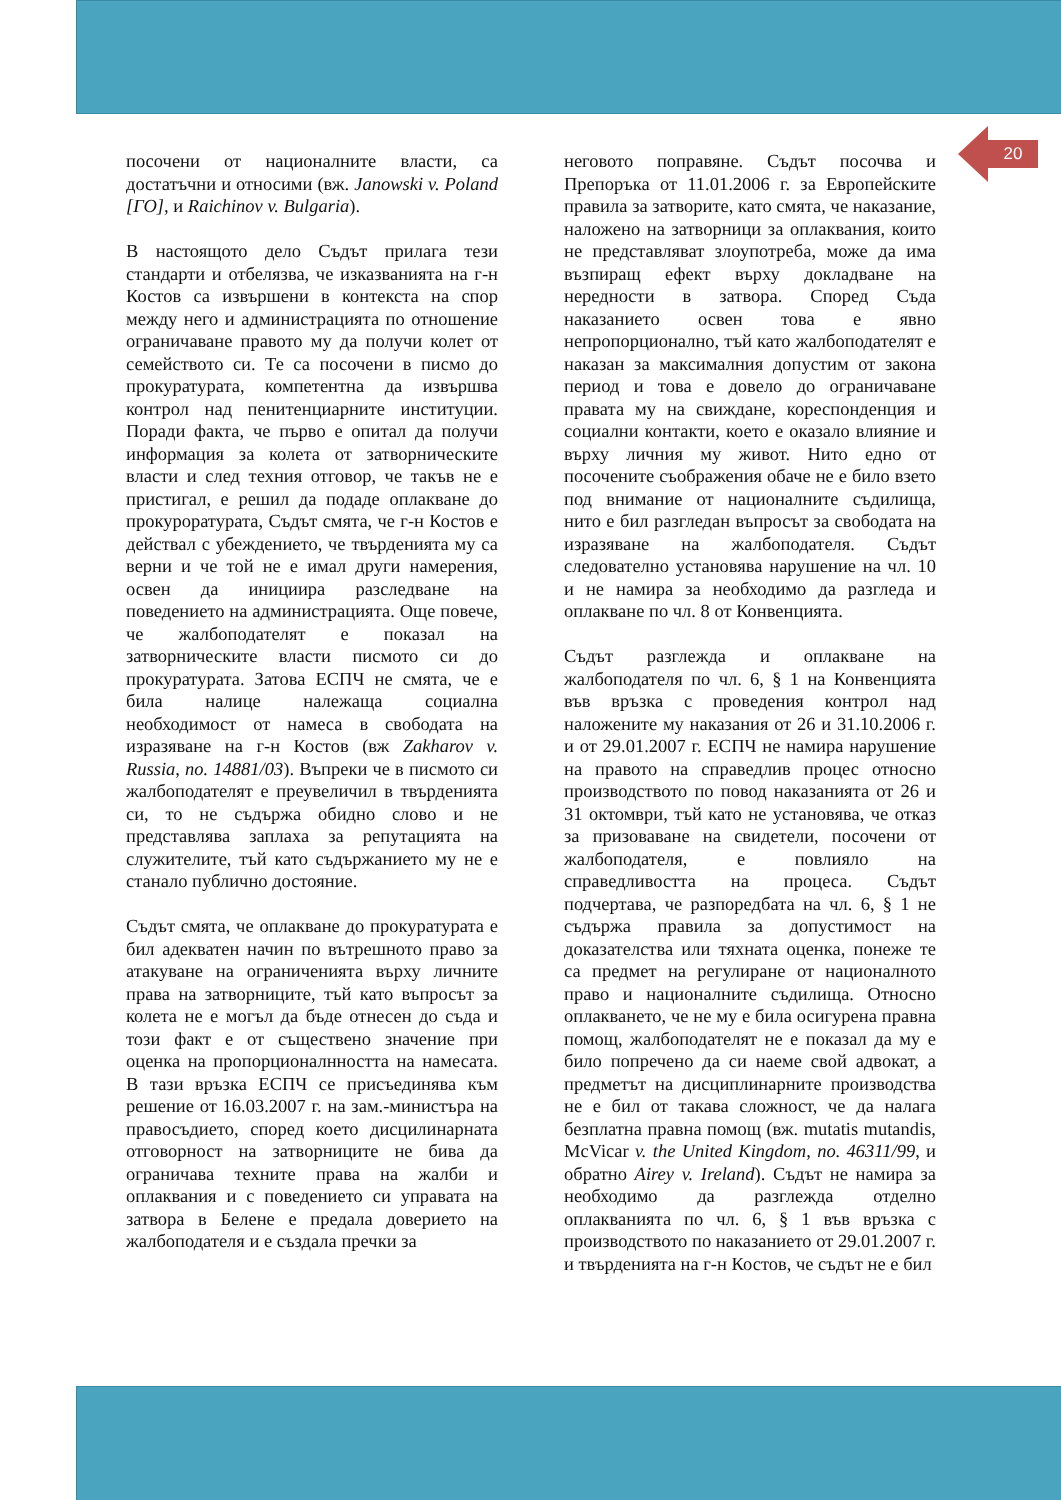20
посочени от националните власти, са достатъчни и относими (вж. Janowski v. Poland [ГО], и Raichinov v. Bulgaria).
В настоящото дело Съдът прилага тези стандарти и отбелязва, че изказванията на г-н Костов са извършени в контекста на спор между него и администрацията по отношение ограничаване правото му да получи колет от семейството си. Те са посочени в писмо до прокуратурата, компетентна да извършва контрол над пенитенциарните институции. Поради факта, че първо е опитал да получи информация за колета от затворническите власти и след техния отговор, че такъв не е пристигал, е решил да подаде оплакване до прокуроратурата, Съдът смята, че г-н Костов е действал с убеждението, че твърденията му са верни и че той не е имал други намерения, освен да инициира разследване на поведението на администрацията. Още повече, че жалбоподателят е показал на затворническите власти писмото си до прокуратурата. Затова ЕСПЧ не смята, че е била налице належаща социална необходимост от намеса в свободата на изразяване на г-н Костов (вж Zakharov v. Russia, no. 14881/03). Въпреки че в писмото си жалбоподателят е преувеличил в твърденията си, то не съдържа обидно слово и не представлява заплаха за репутацията на служителите, тъй като съдържанието му не е станало публично достояние.
Съдът смята, че оплакване до прокуратурата е бил адекватен начин по вътрешното право за атакуване на ограниченията върху личните права на затворниците, тъй като въпросът за колета не е могъл да бъде отнесен до съда и този факт е от съществено значение при оценка на пропорционалнността на намесата. В тази връзка ЕСПЧ се присъединява към решение от 16.03.2007 г. на зам.-министъра на правосъдието, според което дисцилинарната отговорност на затворниците не бива да ограничава техните права на жалби и оплаквания и с поведението си управата на затвора в Белене е предала доверието на жалбоподателя и е създала пречки за
неговото поправяне. Съдът посочва и Препоръка от 11.01.2006 г. за Европейските правила за затворите, като смята, че наказание, наложено на затворници за оплаквания, които не представляват злоупотреба, може да има възпиращ ефект върху докладване на нередности в затвора. Според Съда наказанието освен това е явно непропорционално, тъй като жалбоподателят е наказан за максималния допустим от закона период и това е довело до ограничаване правата му на свиждане, кореспонденция и социални контакти, което е оказало влияние и върху личния му живот. Нито едно от посочените съображения обаче не е било взето под внимание от националните съдилища, нито е бил разгледан въпросът за свободата на изразяване на жалбоподателя. Съдът следователно установява нарушение на чл. 10 и не намира за необходимо да разгледа и оплакване по чл. 8 от Конвенцията.
Съдът разглежда и оплакване на жалбоподателя по чл. 6, § 1 на Конвенцията във връзка с проведения контрол над наложените му наказания от 26 и 31.10.2006 г. и от 29.01.2007 г. ЕСПЧ не намира нарушение на правото на справедлив процес относно производството по повод наказанията от 26 и 31 октомври, тъй като не установява, че отказ за призоваване на свидетели, посочени от жалбоподателя, е повлияло на справедливостта на процеса. Съдът подчертава, че разпоредбата на чл. 6, § 1 не съдържа правила за допустимост на доказателства или тяхната оценка, понеже те са предмет на регулиране от националното право и националните съдилища. Относно оплакването, че не му е била осигурена правна помощ, жалбоподателят не е показал да му е било попречено да си наеме свой адвокат, а предметът на дисциплинарните производства не е бил от такава сложност, че да налага безплатна правна помощ (вж. mutatis mutandis, McVicar v. the United Kingdom, no. 46311/99, и обратно Airey v. Ireland). Съдът не намира за необходимо да разглежда отделно оплакванията по чл. 6, § 1 във връзка с производството по наказанието от 29.01.2007 г. и твърденията на г-н Костов, че съдът не е бил